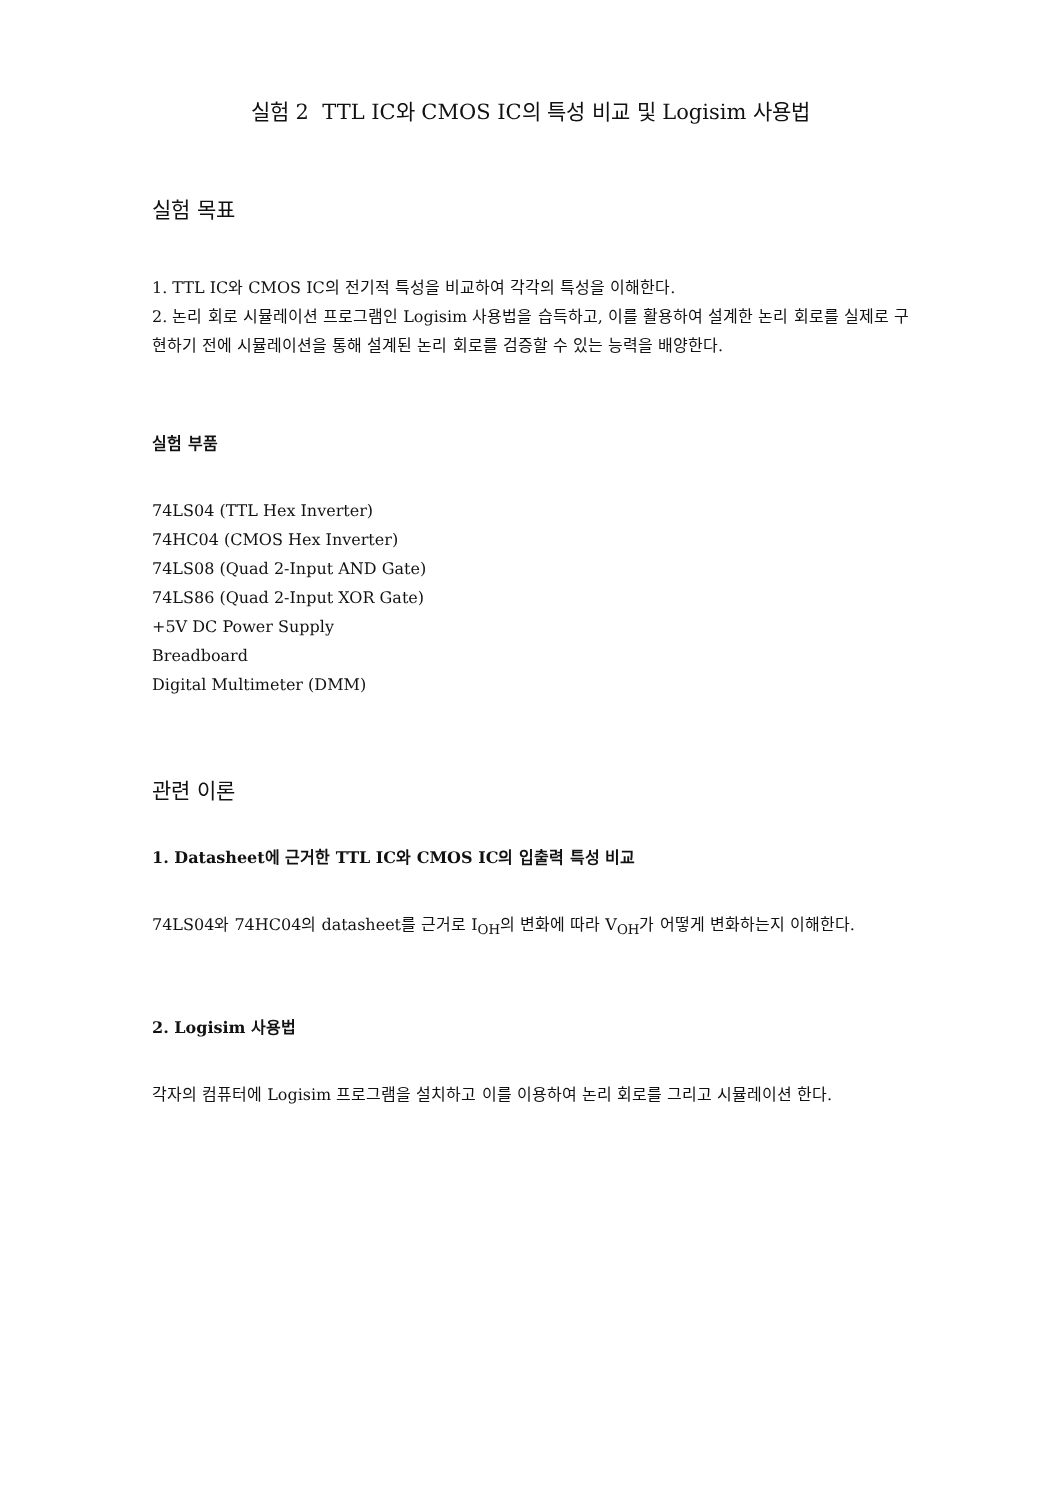실험 2 TTL IC와 CMOS IC의 특성 비교 및 Logisim 사용법
실험 목표
1. TTL IC와 CMOS IC의 전기적 특성을 비교하여 각각의 특성을 이해한다.
2. 논리 회로 시뮬레이션 프로그램인 Logisim 사용법을 습득하고, 이를 활용하여 설계한 논리 회로를 실제로 구현하기 전에 시뮬레이션을 통해 설계된 논리 회로를 검증할 수 있는 능력을 배양한다.
실험 부품
74LS04 (TTL Hex Inverter)
74HC04 (CMOS Hex Inverter)
74LS08 (Quad 2-Input AND Gate)
74LS86 (Quad 2-Input XOR Gate)
+5V DC Power Supply
Breadboard
Digital Multimeter (DMM)
관련 이론
1. Datasheet에 근거한 TTL IC와 CMOS IC의 입출력 특성 비교
74LS04와 74HC04의 datasheet를 근거로 I<sub>OH</sub>의 변화에 따라 V<sub>OH</sub>가 어떻게 변화하는지 이해한다.
2. Logisim 사용법
각자의 컴퓨터에 Logisim 프로그램을 설치하고 이를 이용하여 논리 회로를 그리고 시뮬레이션 한다.